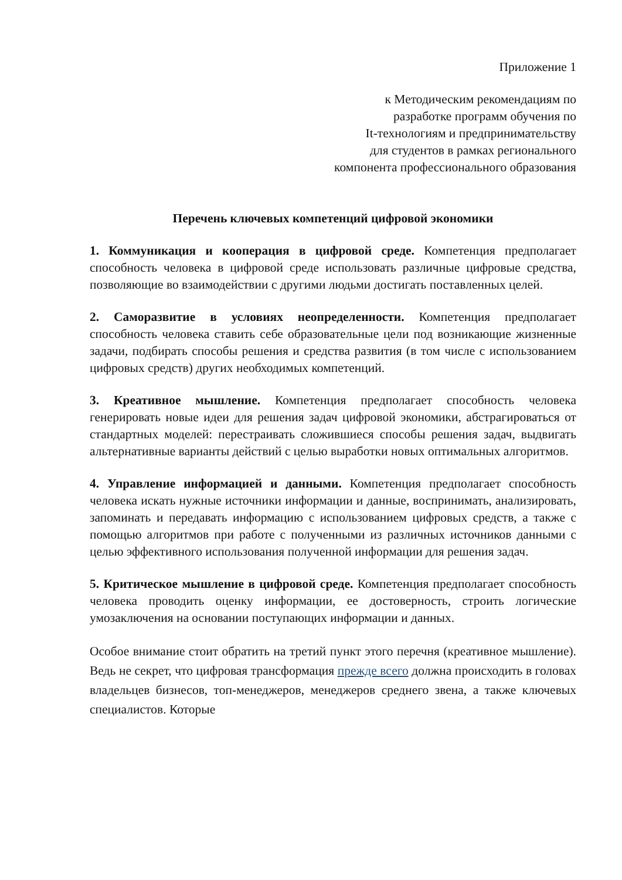Приложение 1
к Методическим рекомендациям по
разработке программ обучения по
It-технологиям и предпринимательству
для студентов в рамках регионального
компонента профессионального образования
Перечень ключевых компетенций цифровой экономики
1. Коммуникация и кооперация в цифровой среде. Компетенция предполагает способность человека в цифровой среде использовать различные цифровые средства, позволяющие во взаимодействии с другими людьми достигать поставленных целей.
2. Саморазвитие в условиях неопределенности. Компетенция предполагает способность человека ставить себе образовательные цели под возникающие жизненные задачи, подбирать способы решения и средства развития (в том числе с использованием цифровых средств) других необходимых компетенций.
3. Креативное мышление. Компетенция предполагает способность человека генерировать новые идеи для решения задач цифровой экономики, абстрагироваться от стандартных моделей: перестраивать сложившиеся способы решения задач, выдвигать альтернативные варианты действий с целью выработки новых оптимальных алгоритмов.
4. Управление информацией и данными. Компетенция предполагает способность человека искать нужные источники информации и данные, воспринимать, анализировать, запоминать и передавать информацию с использованием цифровых средств, а также с помощью алгоритмов при работе с полученными из различных источников данными с целью эффективного использования полученной информации для решения задач.
5. Критическое мышление в цифровой среде. Компетенция предполагает способность человека проводить оценку информации, ее достоверность, строить логические умозаключения на основании поступающих информации и данных.
Особое внимание стоит обратить на третий пункт этого перечня (креативное мышление). Ведь не секрет, что цифровая трансформация прежде всего должна происходить в головах владельцев бизнесов, топ-менеджеров, менеджеров среднего звена, а также ключевых специалистов. Которые